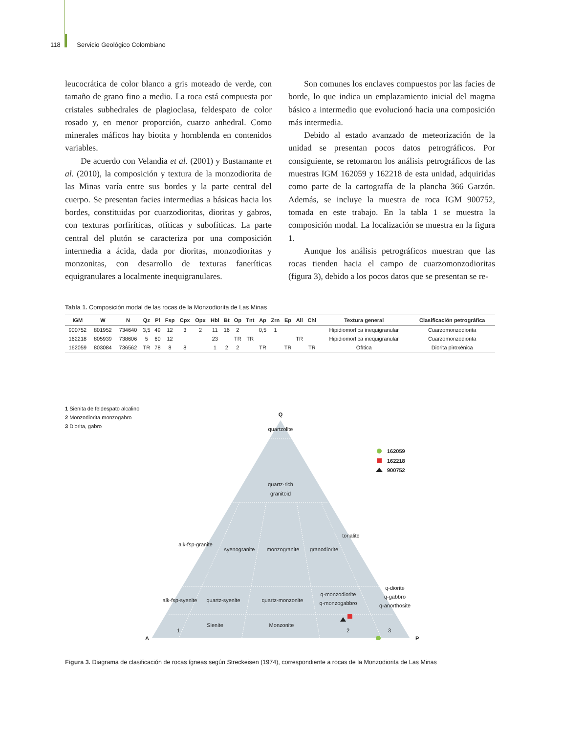118 Servicio Geológico Colombiano
leucocrática de color blanco a gris moteado de verde, con tamaño de grano fino a medio. La roca está compuesta por cristales subhedrales de plagioclasa, feldespato de color rosado y, en menor proporción, cuarzo anhedral. Como minerales máficos hay biotita y hornblenda en contenidos variables.
De acuerdo con Velandia et al. (2001) y Bustamante et al. (2010), la composición y textura de la monzodiorita de las Minas varía entre sus bordes y la parte central del cuerpo. Se presentan facies intermedias a básicas hacia los bordes, constituidas por cuarzodioritas, dioritas y gabros, con texturas porfiríticas, ofíticas y subofíticas. La parte central del plutón se caracteriza por una composición intermedia a ácida, dada por dioritas, monzodioritas y monzonitas, con desarrollo de texturas faneríticas equigranulares a localmente inequigranulares.
Son comunes los enclaves compuestos por las facies de borde, lo que indica un emplazamiento inicial del magma básico a intermedio que evolucionó hacia una composición más intermedia.
Debido al estado avanzado de meteorización de la unidad se presentan pocos datos petrográficos. Por consiguiente, se retomaron los análisis petrográficos de las muestras IGM 162059 y 162218 de esta unidad, adquiridas como parte de la cartografía de la plancha 366 Garzón. Además, se incluye la muestra de roca IGM 900752, tomada en este trabajo. En la tabla 1 se muestra la composición modal. La localización se muestra en la figura 1.
Aunque los análisis petrográficos muestran que las rocas tienden hacia el campo de cuarzomonzodioritas (figura 3), debido a los pocos datos que se presentan se re-
Tabla 1. Composición modal de las rocas de la Monzodiorita de Las Minas
| IGM | W | N | Qz | Pl | Fsp | Cpx | Opx | Hbl | Bt | Op | Tnt | Ap | Zrn | Ep | All | Chl | Textura general | Clasificación petrográfica |
| --- | --- | --- | --- | --- | --- | --- | --- | --- | --- | --- | --- | --- | --- | --- | --- | --- | --- | --- |
| 900752 | 801952 | 734640 | 3,5 | 49 | 12 | 3 | 2 | 11 | 16 | 2 | | 0,5 | 1 | | | | Hipidiomorfica inequigranular | Cuarzomonzodiorita |
| 162218 | 805939 | 738606 | 5 | 60 | 12 | | | 23 | | TR | TR | | | | TR | | Hipidiomorfica inequigranular | Cuarzomonzodiorita |
| 162059 | 803084 | 736562 | TR | 78 | 8 | 8 | | 1 | 2 | 2 | | TR | | TR | | TR | Ofítica | Diorita piroxénica |
1 Sienita de feldespato alcalino
2 Monzodiorita monzogabro
3 Diorita, gabro
Q
quartzolite
quartz-rich
granitoid
alk-fsp-granite
syenogranite
monzogranite
granodiorite
tonalite
alk-fsp-syenite
quartz-syenite
quartz-monzonite
q-monzodiorite
q-monzogabbro
q-diorite
q-gabbro
q-anorthosite
1
Sienite
Monzonite
2
3
A
P
162059
162218
900752
Figura 3. Diagrama de clasificación de rocas ígneas según Streckeisen (1974), correspondiente a rocas de la Monzodiorita de Las Minas